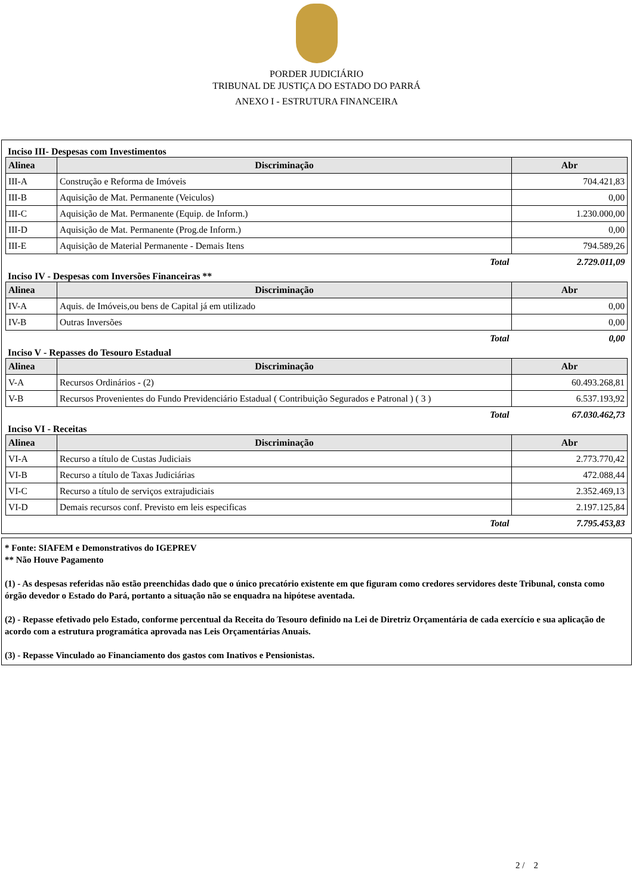PORDER JUDICIÁRIO
TRIBUNAL DE JUSTIÇA DO ESTADO DO PARRÁ
ANEXO I - ESTRUTURA FINANCEIRA
Inciso III- Despesas com Investimentos
| Alinea | Discriminação | Abr |
| --- | --- | --- |
| III-A | Construção e Reforma de Imóveis | 704.421,83 |
| III-B | Aquisição de Mat. Permanente (Veiculos) | 0,00 |
| III-C | Aquisição de Mat. Permanente (Equip. de Inform.) | 1.230.000,00 |
| III-D | Aquisição de Mat. Permanente (Prog.de Inform.) | 0,00 |
| III-E | Aquisição de Material Permanente - Demais Itens | 794.589,26 |
| | Total | 2.729.011,09 |
Inciso IV - Despesas com Inversões Financeiras **
| Alinea | Discriminação | Abr |
| --- | --- | --- |
| IV-A | Aquis. de Imóveis,ou bens de Capital já em utilizado | 0,00 |
| IV-B | Outras Inversões | 0,00 |
| | Total | 0,00 |
Inciso V - Repasses do Tesouro Estadual
| Alinea | Discriminação | Abr |
| --- | --- | --- |
| V-A | Recursos Ordinários - (2) | 60.493.268,81 |
| V-B | Recursos Provenientes do Fundo Previdenciário Estadual ( Contribuição Segurados e Patronal ) ( 3 ) | 6.537.193,92 |
| | Total | 67.030.462,73 |
Inciso VI - Receitas
| Alinea | Discriminação | Abr |
| --- | --- | --- |
| VI-A | Recurso a título de Custas Judiciais | 2.773.770,42 |
| VI-B | Recurso a título de Taxas Judiciárias | 472.088,44 |
| VI-C | Recurso a título de serviços extrajudiciais | 2.352.469,13 |
| VI-D | Demais recursos conf. Previsto em leis especificas | 2.197.125,84 |
| | Total | 7.795.453,83 |
* Fonte: SIAFEM e Demonstrativos do IGEPREV
** Não Houve Pagamento
(1) - As despesas referidas não estão preenchidas dado que o único precatório existente em que figuram como credores servidores deste Tribunal, consta como órgão devedor o Estado do Pará, portanto a situação não se enquadra na hipótese aventada.
(2) - Repasse efetivado pelo Estado, conforme percentual da Receita do Tesouro definido na Lei de Diretriz Orçamentária de cada exercício e sua aplicação de acordo com a estrutura programática aprovada nas Leis Orçamentárias Anuais.
(3) - Repasse Vinculado ao Financiamento dos gastos com Inativos e Pensionistas.
2 / 2